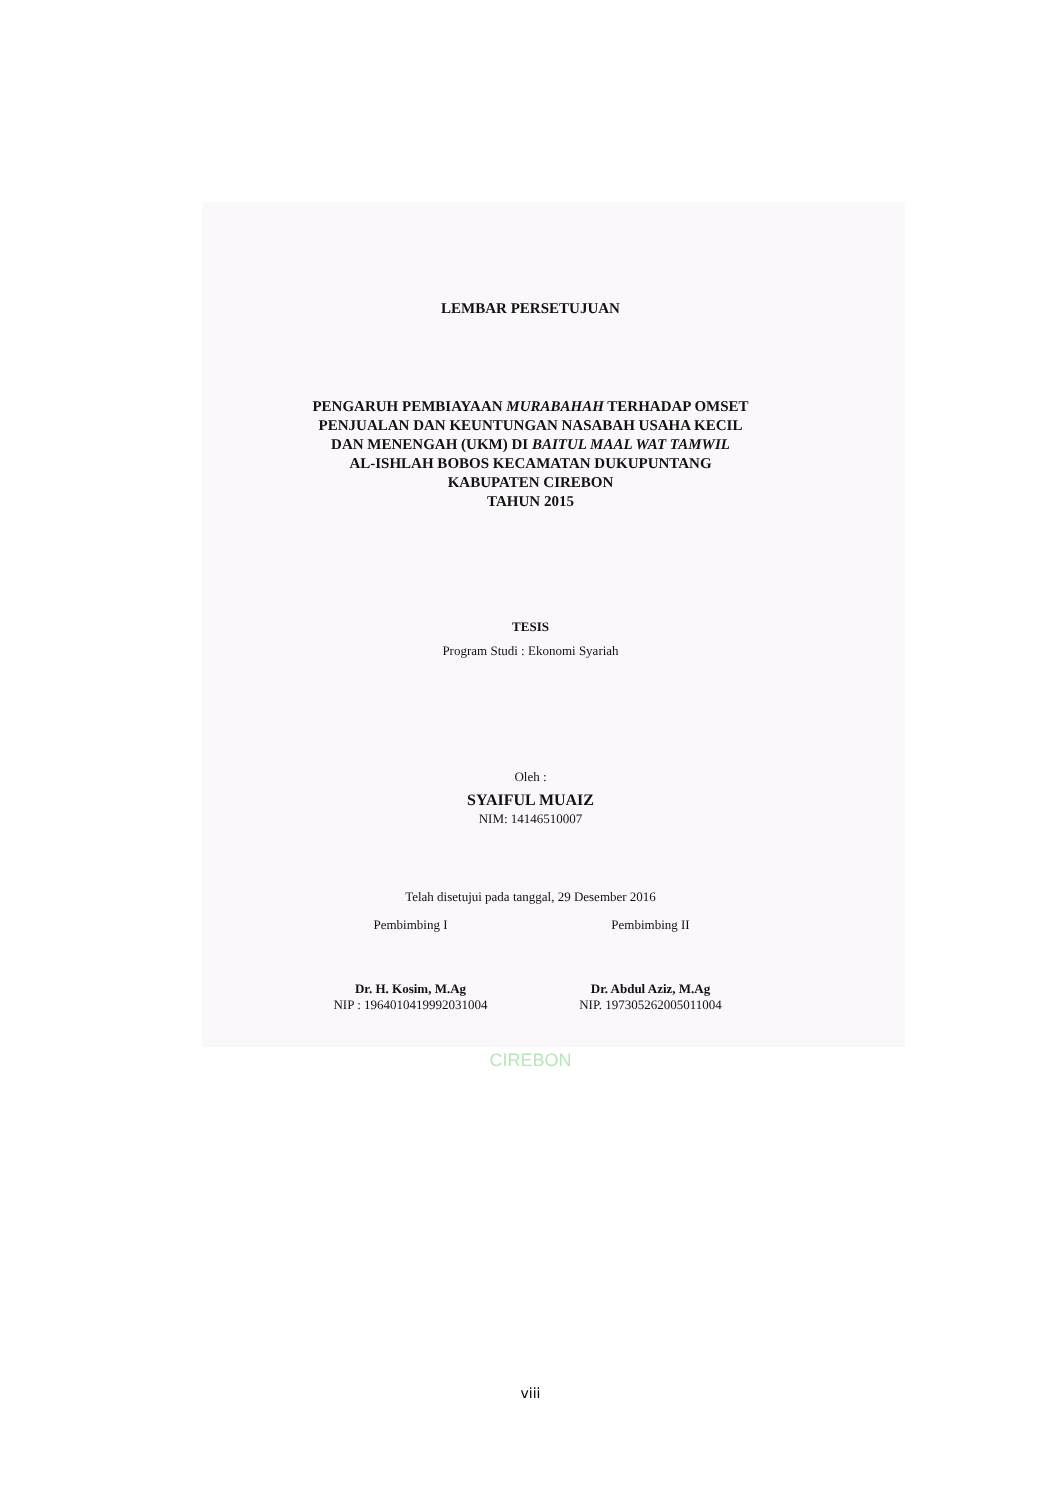LEMBAR PERSETUJUAN
PENGARUH PEMBIAYAAN MURABAHAH TERHADAP OMSET
PENJUALAN DAN KEUNTUNGAN NASABAH USAHA KECIL
DAN MENENGAH (UKM) DI BAITUL MAAL WAT TAMWIL
AL-ISHLAH BOBOS KECAMATAN DUKUPUNTANG
KABUPATEN CIREBON
TAHUN 2015
TESIS
Program Studi : Ekonomi Syariah
Oleh :
SYAIFUL MUAIZ
NIM: 14146510007
Telah disetujui pada tanggal, 29 Desember 2016
Pembimbing I
Dr. H. Kosim, M.Ag
NIP : 196401041999203100​4
Pembimbing II
Dr. Abdul Aziz, M.Ag
NIP. 197305262005011004
CIREBON
viii